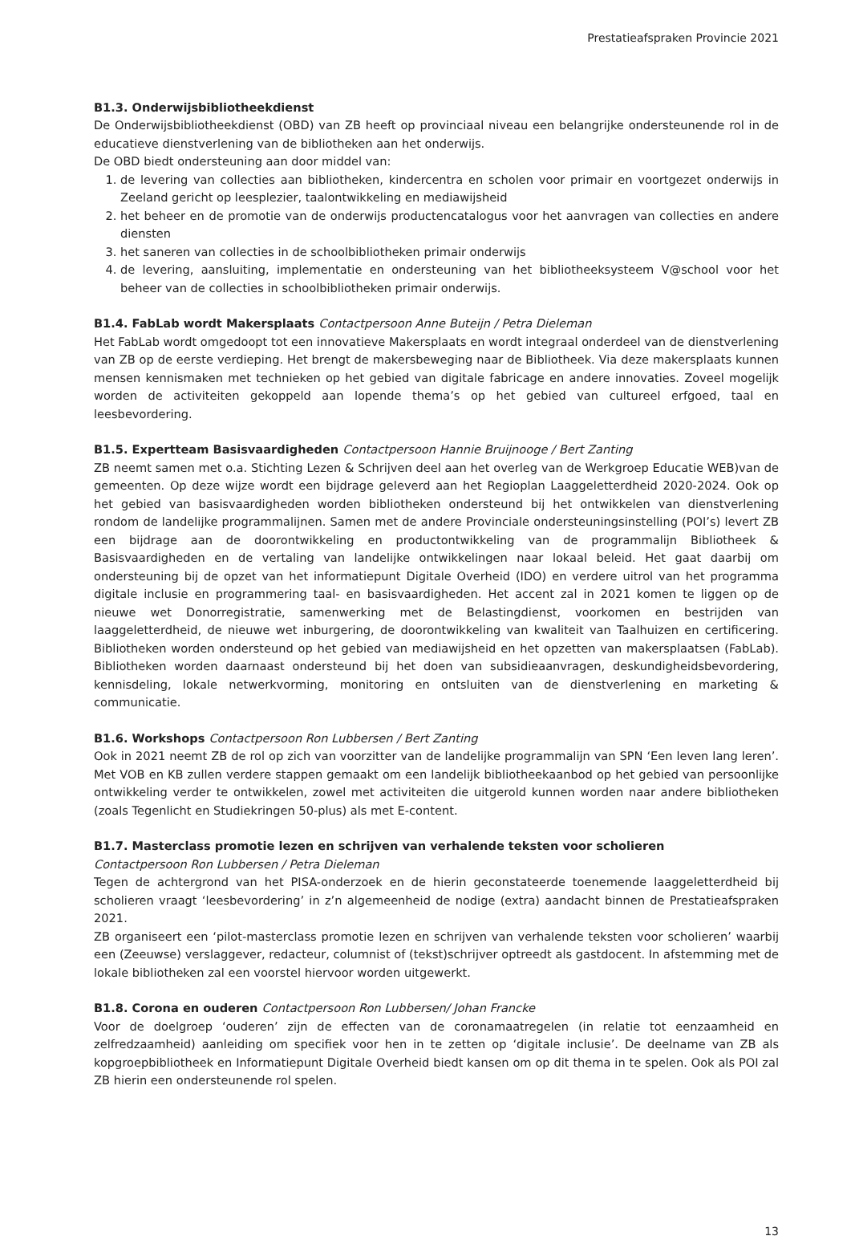Prestatieafspraken Provincie 2021
B1.3. Onderwijsbibliotheekdienst
De Onderwijsbibliotheekdienst (OBD) van ZB heeft op provinciaal niveau een belangrijke ondersteunende rol in de educatieve dienstverlening van de bibliotheken aan het onderwijs.
De OBD biedt ondersteuning aan door middel van:
1. de levering van collecties aan bibliotheken, kindercentra en scholen voor primair en voortgezet onderwijs in Zeeland gericht op leesplezier, taalontwikkeling en mediawijsheid
2. het beheer en de promotie van de onderwijs productencatalogus voor het aanvragen van collecties en andere diensten
3. het saneren van collecties in de schoolbibliotheken primair onderwijs
4. de levering, aansluiting, implementatie en ondersteuning van het bibliotheeksysteem V@school voor het beheer van de collecties in schoolbibliotheken primair onderwijs.
B1.4. FabLab wordt Makersplaats Contactpersoon Anne Buteijn / Petra Dieleman
Het FabLab wordt omgedoopt tot een innovatieve Makersplaats en wordt integraal onderdeel van de dienstverlening van ZB op de eerste verdieping. Het brengt de makersbeweging naar de Bibliotheek. Via deze makersplaats kunnen mensen kennismaken met technieken op het gebied van digitale fabricage en andere innovaties. Zoveel mogelijk worden de activiteiten gekoppeld aan lopende thema’s op het gebied van cultureel erfgoed, taal en leesbevordering.
B1.5. Expertteam Basisvaardigheden Contactpersoon Hannie Bruijnooge / Bert Zanting
ZB neemt samen met o.a. Stichting Lezen & Schrijven deel aan het overleg van de Werkgroep Educatie WEB)van de gemeenten. Op deze wijze wordt een bijdrage geleverd aan het Regioplan Laaggeletterdheid 2020-2024. Ook op het gebied van basisvaardigheden worden bibliotheken ondersteund bij het ontwikkelen van dienstverlening rondom de landelijke programmalijnen. Samen met de andere Provinciale ondersteuningsinstelling (POI’s) levert ZB een bijdrage aan de doorontwikkeling en productontwikkeling van de programmalijn Bibliotheek & Basisvaardigheden en de vertaling van landelijke ontwikkelingen naar lokaal beleid. Het gaat daarbij om ondersteuning bij de opzet van het informatiepunt Digitale Overheid (IDO) en verdere uitrol van het programma digitale inclusie en programmering taal- en basisvaardigheden. Het accent zal in 2021 komen te liggen op de nieuwe wet Donorregistratie, samenwerking met de Belastingdienst, voorkomen en bestrijden van laaggeletterdheid, de nieuwe wet inburgering, de doorontwikkeling van kwaliteit van Taalhuizen en certificering. Bibliotheken worden ondersteund op het gebied van mediawijsheid en het opzetten van makersplaatsen (FabLab). Bibliotheken worden daarnaast ondersteund bij het doen van subsidieaanvragen, deskundigheidsbevordering, kennisdeling, lokale netwerkvorming, monitoring en ontsluiten van de dienstverlening en marketing & communicatie.
B1.6. Workshops Contactpersoon Ron Lubbersen / Bert Zanting
Ook in 2021 neemt ZB de rol op zich van voorzitter van de landelijke programmalijn van SPN ‘Een leven lang leren’. Met VOB en KB zullen verdere stappen gemaakt om een landelijk bibliotheekaanbod op het gebied van persoonlijke ontwikkeling verder te ontwikkelen, zowel met activiteiten die uitgerold kunnen worden naar andere bibliotheken (zoals Tegenlicht en Studiekringen 50-plus) als met E-content.
B1.7. Masterclass promotie lezen en schrijven van verhalende teksten voor scholieren
Contactpersoon Ron Lubbersen / Petra Dieleman
Tegen de achtergrond van het PISA-onderzoek en de hierin geconstateerde toenemende laaggeletterdheid bij scholieren vraagt ‘leesbevordering’ in z’n algemeenheid de nodige (extra) aandacht binnen de Prestatieafspraken 2021.
ZB organiseert een ‘pilot-masterclass promotie lezen en schrijven van verhalende teksten voor scholieren’ waarbij een (Zeeuwse) verslaggever, redacteur, columnist of (tekst)schrijver optreedt als gastdocent. In afstemming met de lokale bibliotheken zal een voorstel hiervoor worden uitgewerkt.
B1.8. Corona en ouderen Contactpersoon Ron Lubbersen/ Johan Francke
Voor de doelgroep ‘ouderen’ zijn de effecten van de coronamaatregelen (in relatie tot eenzaamheid en zelfredzaamheid) aanleiding om specifiek voor hen in te zetten op ‘digitale inclusie’. De deelname van ZB als kopgroepbibliotheek en Informatiepunt Digitale Overheid biedt kansen om op dit thema in te spelen. Ook als POI zal ZB hierin een ondersteunende rol spelen.
13